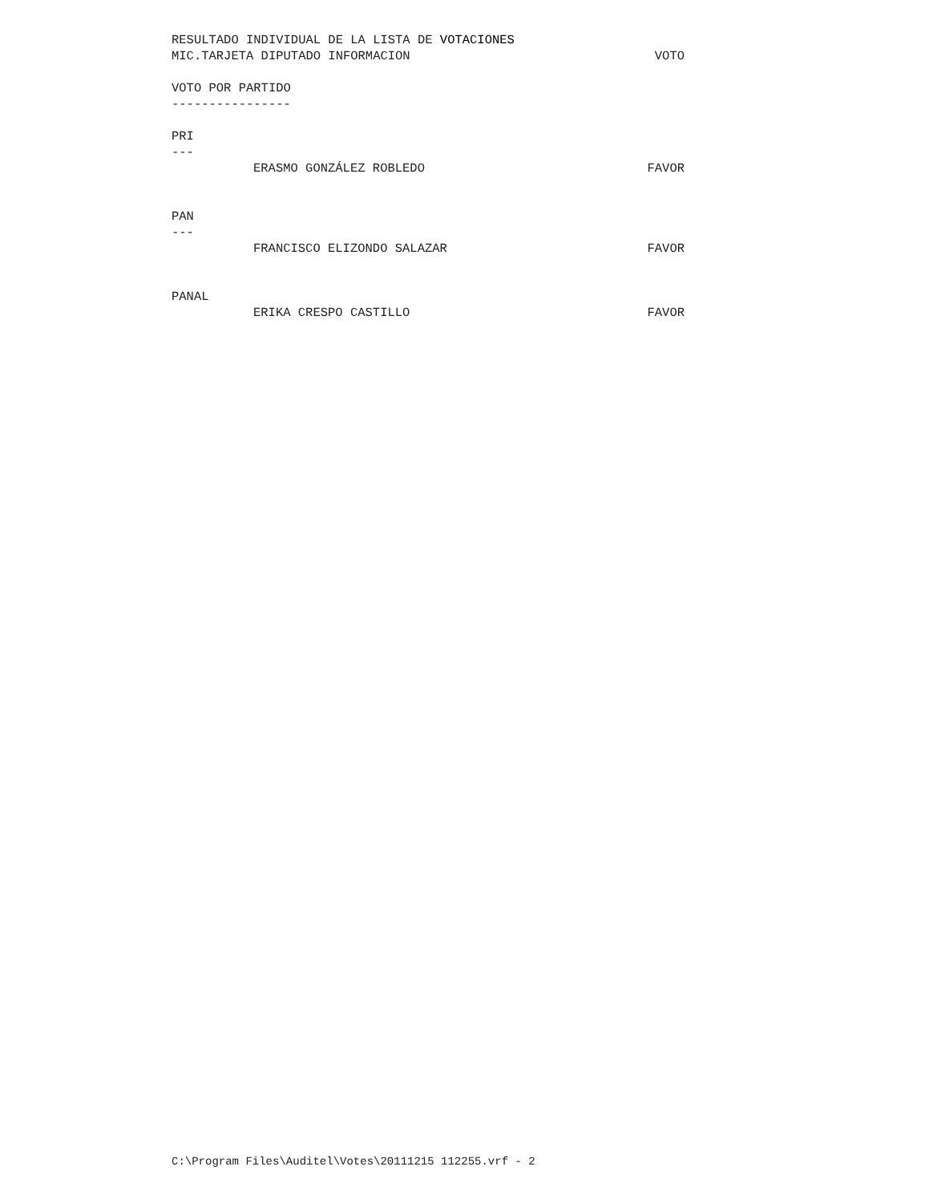RESULTADO INDIVIDUAL DE LA LISTA DE VOTACIONES
MIC.TARJETA DIPUTADO INFORMACION VOTO
VOTO POR PARTIDO
----------------
PRI
---
ERASMO GONZÁLEZ ROBLEDO FAVOR
PAN
---
FRANCISCO ELIZONDO SALAZAR FAVOR
PANAL
ERIKA CRESPO CASTILLO FAVOR
C:\Program Files\Auditel\Votes\20111215 112255.vrf - 2